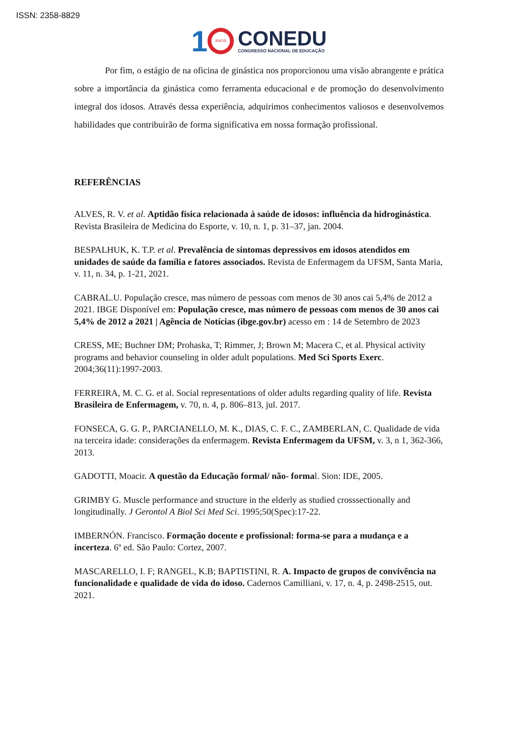ISSN: 2358-8829
1 ANOS CONEDU
CONGRESSO NACIONAL DE EDUCAÇÃO
Por fim, o estágio de na oficina de ginástica nos proporcionou uma visão abrangente e prática sobre a importância da ginástica como ferramenta educacional e de promoção do desenvolvimento integral dos idosos. Através dessa experiência, adquirimos conhecimentos valiosos e desenvolvemos habilidades que contribuirão de forma significativa em nossa formação profissional.
REFERÊNCIAS
ALVES, R. V. et al. Aptidão física relacionada à saúde de idosos: influência da hidroginástica. Revista Brasileira de Medicina do Esporte, v. 10, n. 1, p. 31–37, jan. 2004.
BESPALHUK, K. T.P. et al. Prevalência de sintomas depressivos em idosos atendidos em unidades de saúde da família e fatores associados. Revista de Enfermagem da UFSM, Santa Maria, v. 11, n. 34, p. 1-21, 2021.
CABRAL.U. População cresce, mas número de pessoas com menos de 30 anos cai 5,4% de 2012 a 2021. IBGE Disponível em: População cresce, mas número de pessoas com menos de 30 anos cai 5,4% de 2012 a 2021 | Agência de Notícias (ibge.gov.br) acesso em : 14 de Setembro de 2023
CRESS, ME; Buchner DM; Prohaska, T; Rimmer, J; Brown M; Macera C, et al. Physical activity programs and behavior counseling in older adult populations. Med Sci Sports Exerc. 2004;36(11):1997-2003.
FERREIRA, M. C. G. et al. Social representations of older adults regarding quality of life. Revista Brasileira de Enfermagem, v. 70, n. 4, p. 806–813, jul. 2017.
FONSECA, G. G. P., PARCIANELLO, M. K., DIAS, C. F. C., ZAMBERLAN, C. Qualidade de vida na terceira idade: considerações da enfermagem. Revista Enfermagem da UFSM, v. 3, n 1, 362-366, 2013.
GADOTTI, Moacir. A questão da Educação formal/ não- formal. Sion: IDE, 2005.
GRIMBY G. Muscle performance and structure in the elderly as studied crosssectionally and longitudinally. J Gerontol A Biol Sci Med Sci. 1995;50(Spec):17-22.
IMBERNÓN. Francisco. Formação docente e profissional: forma-se para a mudança e a incerteza. 6º ed. São Paulo: Cortez, 2007.
MASCARELLO, I. F; RANGEL, K.B; BAPTISTINI, R. A. Impacto de grupos de convivência na funcionalidade e qualidade de vida do idoso. Cadernos Camilliani, v. 17, n. 4, p. 2498-2515, out. 2021.